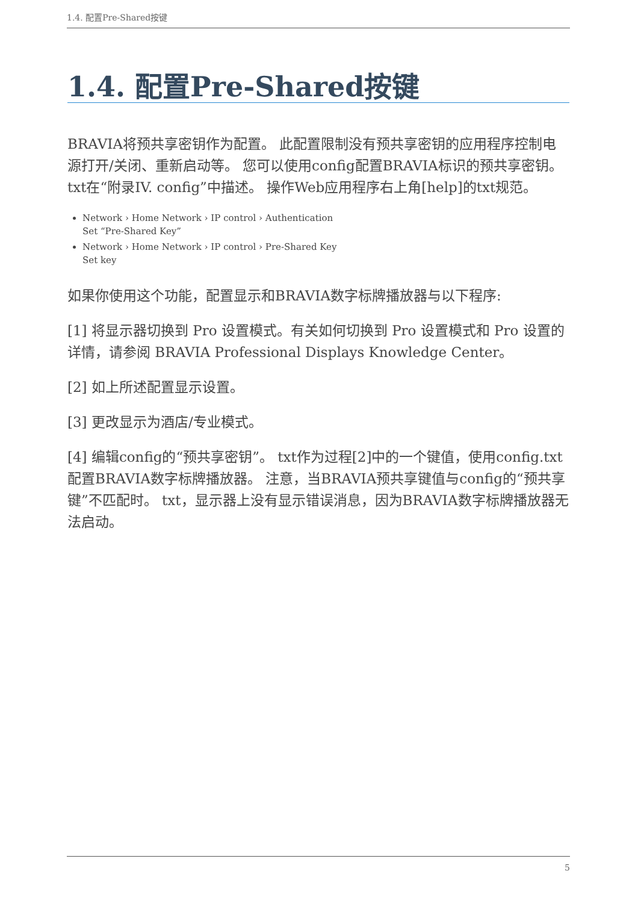1.4. 配置Pre-Shared按键
1.4. 配置Pre-Shared按键
BRAVIA将预共享密钥作为配置。 此配置限制没有预共享密钥的应用程序控制电源打开/关闭、重新启动等。 您可以使用config配置BRAVIA标识的预共享密钥。 txt在“附录IV. config”中描述。 操作Web应用程序右上角[help]的txt规范。
Network › Home Network › IP control › Authentication
Set “Pre-Shared Key”
Network › Home Network › IP control › Pre-Shared Key
Set key
如果你使用这个功能，配置显示和BRAVIA数字标牌播放器与以下程序:
[1] 将显示器切换到 Pro 设置模式。有关如何切换到 Pro 设置模式和 Pro 设置的详情，请参阅 BRAVIA Professional Displays Knowledge Center。
[2] 如上所述配置显示设置。
[3] 更改显示为酒店/专业模式。
[4] 编辑config的“预共享密钥”。 txt作为过程[2]中的一个键值，使用config.txt配置BRAVIA数字标牌播放器。 注意，当BRAVIA预共享键值与config的“预共享键”不匹配时。 txt，显示器上没有显示错误消息，因为BRAVIA数字标牌播放器无法启动。
5